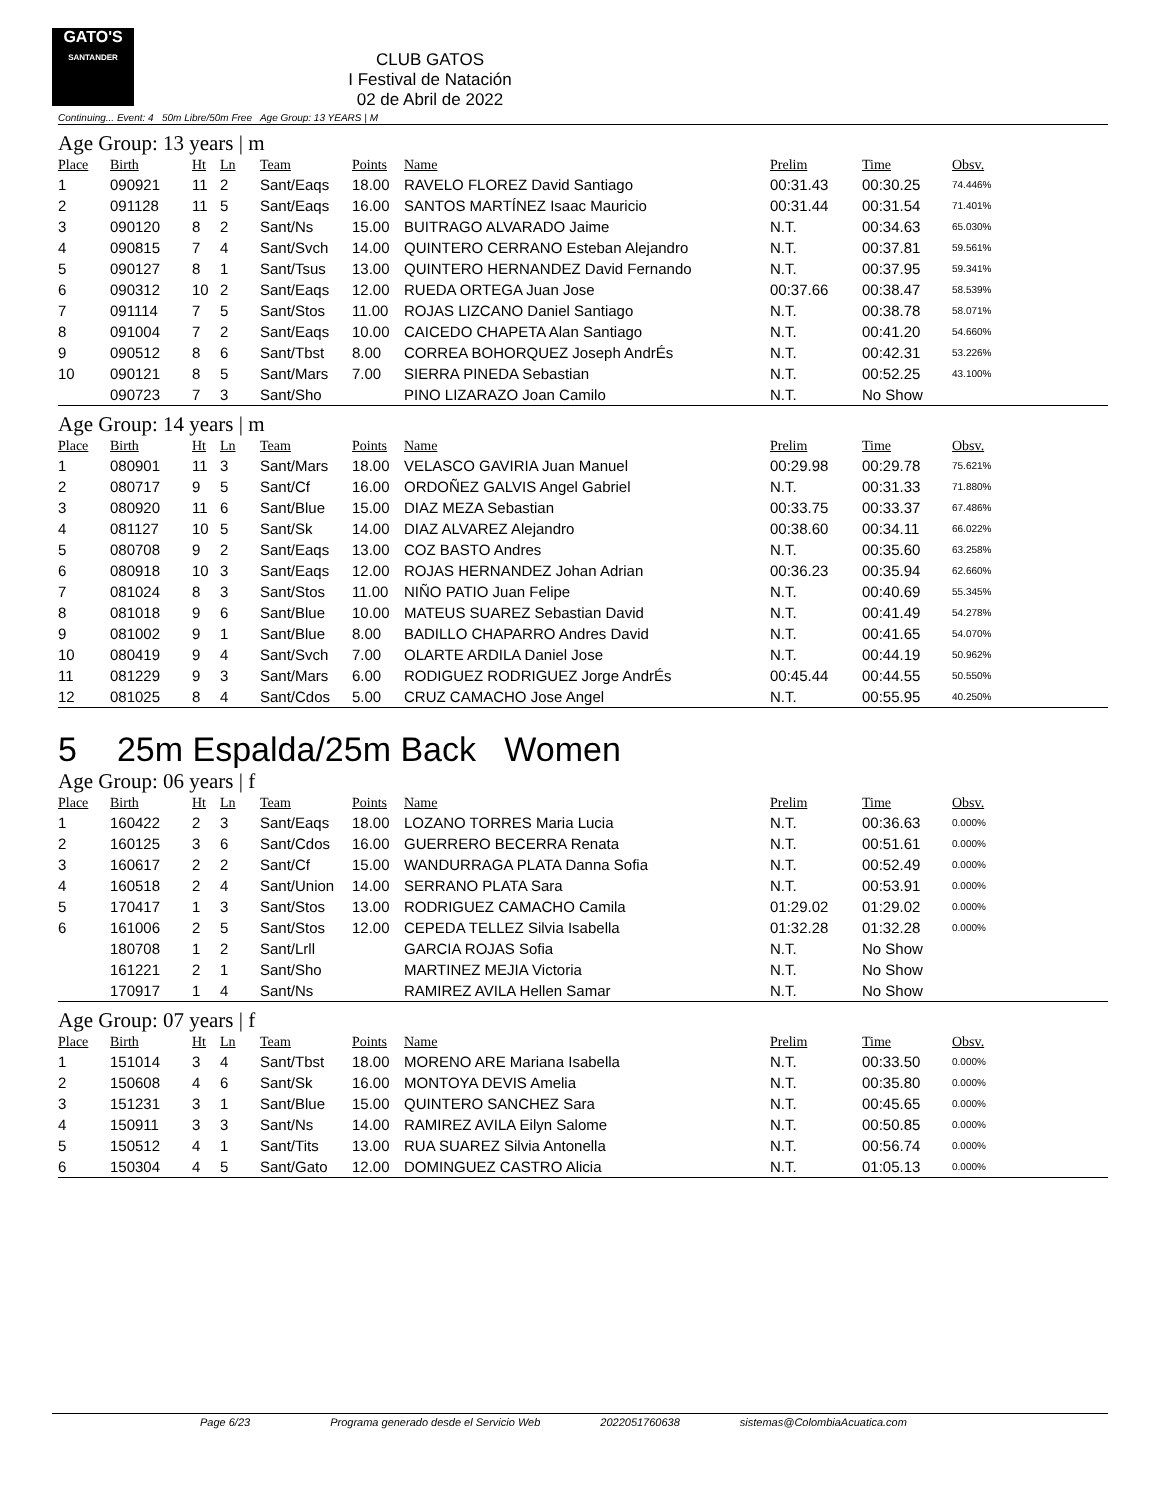GATO'S
SANTANDER
CLUB GATOS
I Festival de Natación
02 de Abril de 2022
Continuing... Event: 4 50m Libre/50m Free Age Group: 13 YEARS | M
Age Group: 13 years | m
| Place | Birth | Ht | Ln | Team | Points | Name | Prelim | Time | Obsv. |
| --- | --- | --- | --- | --- | --- | --- | --- | --- | --- |
| 1 | 090921 | 11 | 2 | Sant/Eaqs | 18.00 | RAVELO FLOREZ David Santiago | 00:31.43 | 00:30.25 | 74.446% |
| 2 | 091128 | 11 | 5 | Sant/Eaqs | 16.00 | SANTOS MARTÍNEZ Isaac Mauricio | 00:31.44 | 00:31.54 | 71.401% |
| 3 | 090120 | 8 | 2 | Sant/Ns | 15.00 | BUITRAGO ALVARADO Jaime | N.T. | 00:34.63 | 65.030% |
| 4 | 090815 | 7 | 4 | Sant/Svch | 14.00 | QUINTERO CERRANO Esteban Alejandro | N.T. | 00:37.81 | 59.561% |
| 5 | 090127 | 8 | 1 | Sant/Tsus | 13.00 | QUINTERO HERNANDEZ David Fernando | N.T. | 00:37.95 | 59.341% |
| 6 | 090312 | 10 | 2 | Sant/Eaqs | 12.00 | RUEDA ORTEGA Juan Jose | 00:37.66 | 00:38.47 | 58.539% |
| 7 | 091114 | 7 | 5 | Sant/Stos | 11.00 | ROJAS LIZCANO Daniel Santiago | N.T. | 00:38.78 | 58.071% |
| 8 | 091004 | 7 | 2 | Sant/Eaqs | 10.00 | CAICEDO CHAPETA Alan Santiago | N.T. | 00:41.20 | 54.660% |
| 9 | 090512 | 8 | 6 | Sant/Tbst | 8.00 | CORREA BOHORQUEZ Joseph AndrÉs | N.T. | 00:42.31 | 53.226% |
| 10 | 090121 | 8 | 5 | Sant/Mars | 7.00 | SIERRA PINEDA Sebastian | N.T. | 00:52.25 | 43.100% |
| | 090723 | 7 | 3 | Sant/Sho | | PINO LIZARAZO Joan Camilo | N.T. | No Show | |
Age Group: 14 years | m
| Place | Birth | Ht | Ln | Team | Points | Name | Prelim | Time | Obsv. |
| --- | --- | --- | --- | --- | --- | --- | --- | --- | --- |
| 1 | 080901 | 11 | 3 | Sant/Mars | 18.00 | VELASCO GAVIRIA Juan Manuel | 00:29.98 | 00:29.78 | 75.621% |
| 2 | 080717 | 9 | 5 | Sant/Cf | 16.00 | ORDOÑEZ GALVIS Angel Gabriel | N.T. | 00:31.33 | 71.880% |
| 3 | 080920 | 11 | 6 | Sant/Blue | 15.00 | DIAZ MEZA Sebastian | 00:33.75 | 00:33.37 | 67.486% |
| 4 | 081127 | 10 | 5 | Sant/Sk | 14.00 | DIAZ ALVAREZ Alejandro | 00:38.60 | 00:34.11 | 66.022% |
| 5 | 080708 | 9 | 2 | Sant/Eaqs | 13.00 | COZ BASTO Andres | N.T. | 00:35.60 | 63.258% |
| 6 | 080918 | 10 | 3 | Sant/Eaqs | 12.00 | ROJAS HERNANDEZ Johan Adrian | 00:36.23 | 00:35.94 | 62.660% |
| 7 | 081024 | 8 | 3 | Sant/Stos | 11.00 | NIÑO PATIO Juan Felipe | N.T. | 00:40.69 | 55.345% |
| 8 | 081018 | 9 | 6 | Sant/Blue | 10.00 | MATEUS SUAREZ Sebastian David | N.T. | 00:41.49 | 54.278% |
| 9 | 081002 | 9 | 1 | Sant/Blue | 8.00 | BADILLO CHAPARRO Andres David | N.T. | 00:41.65 | 54.070% |
| 10 | 080419 | 9 | 4 | Sant/Svch | 7.00 | OLARTE ARDILA Daniel Jose | N.T. | 00:44.19 | 50.962% |
| 11 | 081229 | 9 | 3 | Sant/Mars | 6.00 | RODIGUEZ RODRIGUEZ Jorge AndrÉs | 00:45.44 | 00:44.55 | 50.550% |
| 12 | 081025 | 8 | 4 | Sant/Cdos | 5.00 | CRUZ CAMACHO Jose Angel | N.T. | 00:55.95 | 40.250% |
5 25m Espalda/25m Back Women
Age Group: 06 years | f
| Place | Birth | Ht | Ln | Team | Points | Name | Prelim | Time | Obsv. |
| --- | --- | --- | --- | --- | --- | --- | --- | --- | --- |
| 1 | 160422 | 2 | 3 | Sant/Eaqs | 18.00 | LOZANO TORRES Maria Lucia | N.T. | 00:36.63 | 0.000% |
| 2 | 160125 | 3 | 6 | Sant/Cdos | 16.00 | GUERRERO BECERRA Renata | N.T. | 00:51.61 | 0.000% |
| 3 | 160617 | 2 | 2 | Sant/Cf | 15.00 | WANDURRAGA PLATA Danna Sofia | N.T. | 00:52.49 | 0.000% |
| 4 | 160518 | 2 | 4 | Sant/Union | 14.00 | SERRANO PLATA Sara | N.T. | 00:53.91 | 0.000% |
| 5 | 170417 | 1 | 3 | Sant/Stos | 13.00 | RODRIGUEZ CAMACHO Camila | 01:29.02 | 01:29.02 | 0.000% |
| 6 | 161006 | 2 | 5 | Sant/Stos | 12.00 | CEPEDA TELLEZ Silvia Isabella | 01:32.28 | 01:32.28 | 0.000% |
| | 180708 | 1 | 2 | Sant/Lrll | | GARCIA ROJAS Sofia | N.T. | No Show | |
| | 161221 | 2 | 1 | Sant/Sho | | MARTINEZ MEJIA Victoria | N.T. | No Show | |
| | 170917 | 1 | 4 | Sant/Ns | | RAMIREZ AVILA Hellen Samar | N.T. | No Show | |
Age Group: 07 years | f
| Place | Birth | Ht | Ln | Team | Points | Name | Prelim | Time | Obsv. |
| --- | --- | --- | --- | --- | --- | --- | --- | --- | --- |
| 1 | 151014 | 3 | 4 | Sant/Tbst | 18.00 | MORENO ARE Mariana Isabella | N.T. | 00:33.50 | 0.000% |
| 2 | 150608 | 4 | 6 | Sant/Sk | 16.00 | MONTOYA DEVIS Amelia | N.T. | 00:35.80 | 0.000% |
| 3 | 151231 | 3 | 1 | Sant/Blue | 15.00 | QUINTERO SANCHEZ Sara | N.T. | 00:45.65 | 0.000% |
| 4 | 150911 | 3 | 3 | Sant/Ns | 14.00 | RAMIREZ AVILA Eilyn Salome | N.T. | 00:50.85 | 0.000% |
| 5 | 150512 | 4 | 1 | Sant/Tits | 13.00 | RUA SUAREZ Silvia Antonella | N.T. | 00:56.74 | 0.000% |
| 6 | 150304 | 4 | 5 | Sant/Gato | 12.00 | DOMINGUEZ CASTRO Alicia | N.T. | 01:05.13 | 0.000% |
Page 6/23 Programa generado desde el Servicio Web 2022051760638 sistemas@ColombiaAcuatica.com